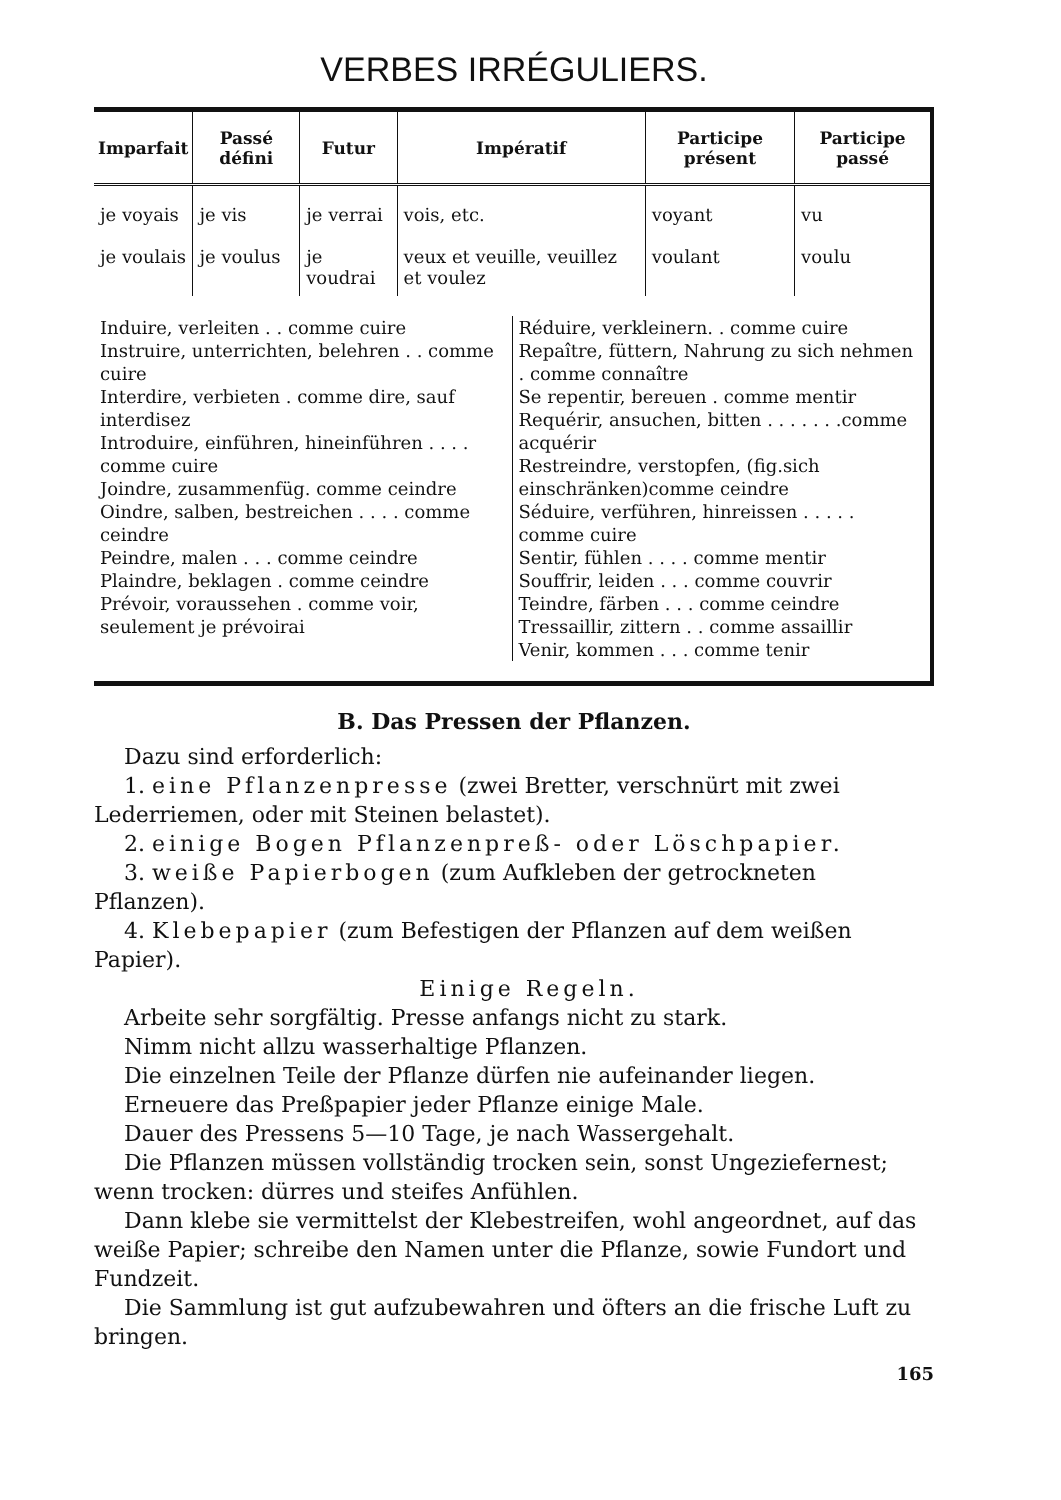VERBES IRRÉGULIERS.
| Imparfait | Passé défini | Futur | Impératif | Participe présent | Participe passé |
| --- | --- | --- | --- | --- | --- |
| je voyais je voulais | je vis je voulus | je verrai je voudrai | vois, etc. veux et veuille, veuillez et voulez | voyant voulant | vu voulu |
Induire, verleiten . . comme cuire
Instruire, unterrichten, belehren . . comme cuire
Interdire, verbieten . comme dire, sauf interdisez
Introduire, einführen, hineinführen . . . . comme cuire
Joindre, zusammenfüg. comme ceindre
Oindre, salben, bestreichen . . . . comme ceindre
Peindre, malen . . . comme ceindre
Plaindre, beklagen . comme ceindre
Prévoir, voraussehen . comme voir, seulement je prévoirai
Réduire, verkleinern. . comme cuire
Repaître, füttern, Nahrung zu sich nehmen . comme connaître
Se repentir, bereuen . comme mentir
Requérir, ansuchen, bitten . . . . . . .comme acquérir
Restreindre, verstopfen, (fig.sich einschränken)comme ceindre
Séduire, verführen, hinreissen . . . . . comme cuire
Sentir, fühlen . . . . comme mentir
Souffrir, leiden . . . comme couvrir
Teindre, färben . . . comme ceindre
Tressaillir, zittern . . comme assaillir
Venir, kommen . . . comme tenir
B. Das Pressen der Pflanzen.
Dazu sind erforderlich:
1. eine Pflanzenpresse (zwei Bretter, verschnürt mit zwei Lederriemen, oder mit Steinen belastet).
2. einige Bogen Pflanzenpreß- oder Löschpapier.
3. weiße Papierbogen (zum Aufkleben der getrockneten Pflanzen).
4. Klebepapier (zum Befestigen der Pflanzen auf dem weißen Papier).
Einige Regeln.
Arbeite sehr sorgfältig. Presse anfangs nicht zu stark.
Nimm nicht allzu wasserhaltige Pflanzen.
Die einzelnen Teile der Pflanze dürfen nie aufeinander liegen.
Erneuere das Preßpapier jeder Pflanze einige Male.
Dauer des Pressens 5—10 Tage, je nach Wassergehalt.
Die Pflanzen müssen vollständig trocken sein, sonst Ungeziefernest; wenn trocken: dürres und steifes Anfühlen.
Dann klebe sie vermittelst der Klebestreifen, wohl angeordnet, auf das weiße Papier; schreibe den Namen unter die Pflanze, sowie Fundort und Fundzeit.
Die Sammlung ist gut aufzubewahren und öfters an die frische Luft zu bringen.
165